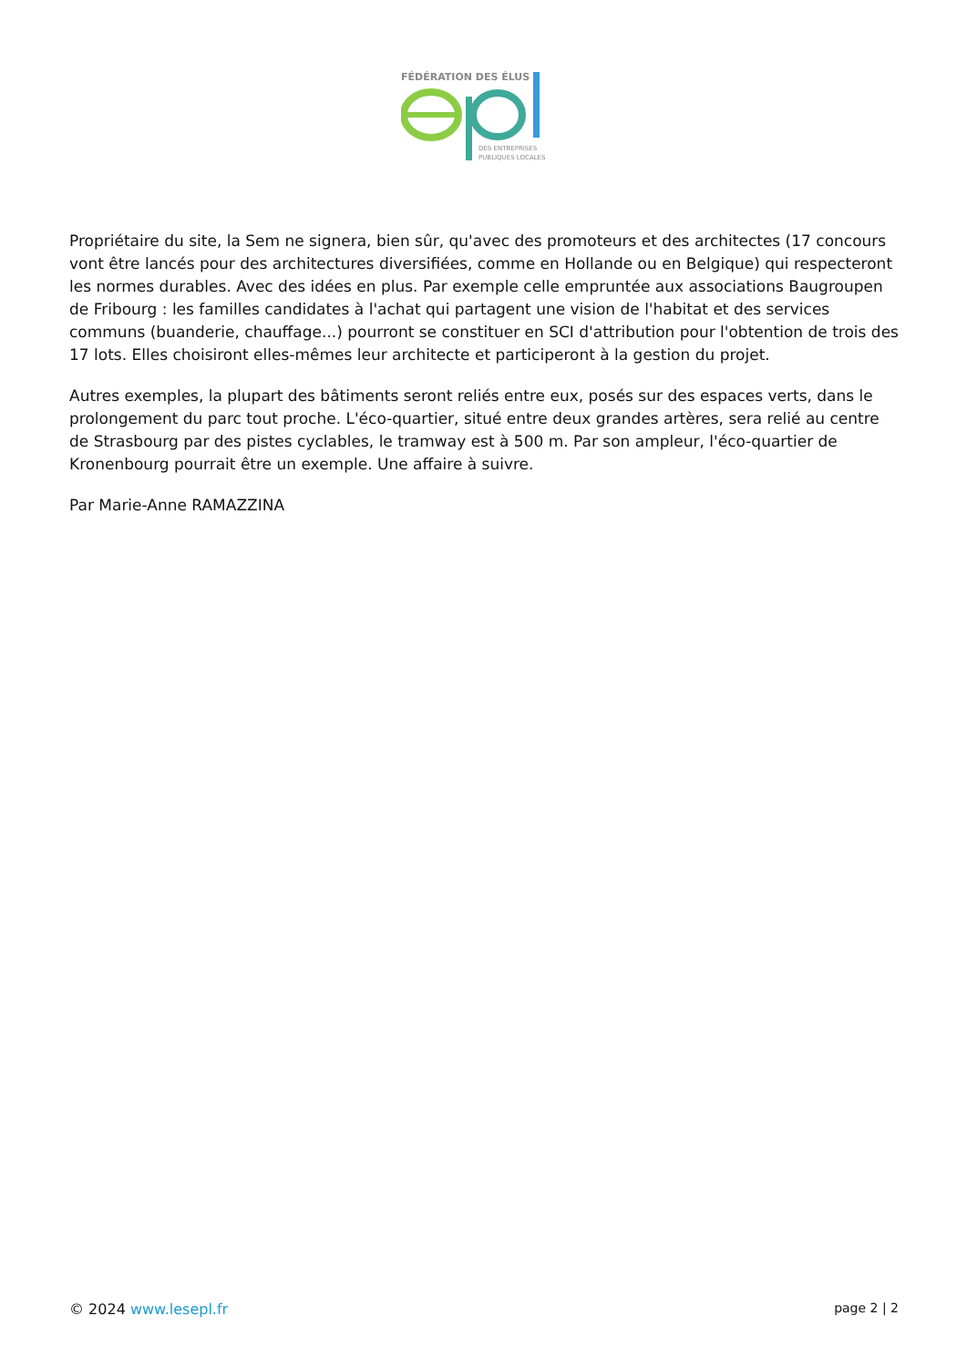FÉDÉRATION DES ÉLUS
DES ENTREPRISES
PUBLIQUES LOCALES
Propriétaire du site, la Sem ne signera, bien sûr, qu'avec des promoteurs et des architectes (17 concours vont être lancés pour des architectures diversifiées, comme en Hollande ou en Belgique) qui respecteront les normes durables. Avec des idées en plus. Par exemple celle empruntée aux associations Baugroupen de Fribourg : les familles candidates à l'achat qui partagent une vision de l'habitat et des services communs (buanderie, chauffage...) pourront se constituer en SCI d'attribution pour l'obtention de trois des 17 lots. Elles choisiront elles-mêmes leur architecte et participeront à la gestion du projet.
Autres exemples, la plupart des bâtiments seront reliés entre eux, posés sur des espaces verts, dans le prolongement du parc tout proche. L'éco-quartier, situé entre deux grandes artères, sera relié au centre de Strasbourg par des pistes cyclables, le tramway est à 500 m. Par son ampleur, l'éco-quartier de Kronenbourg pourrait être un exemple. Une affaire à suivre.
Par Marie-Anne RAMAZZINA
© 2024 www.lesepl.fr page 2 | 2